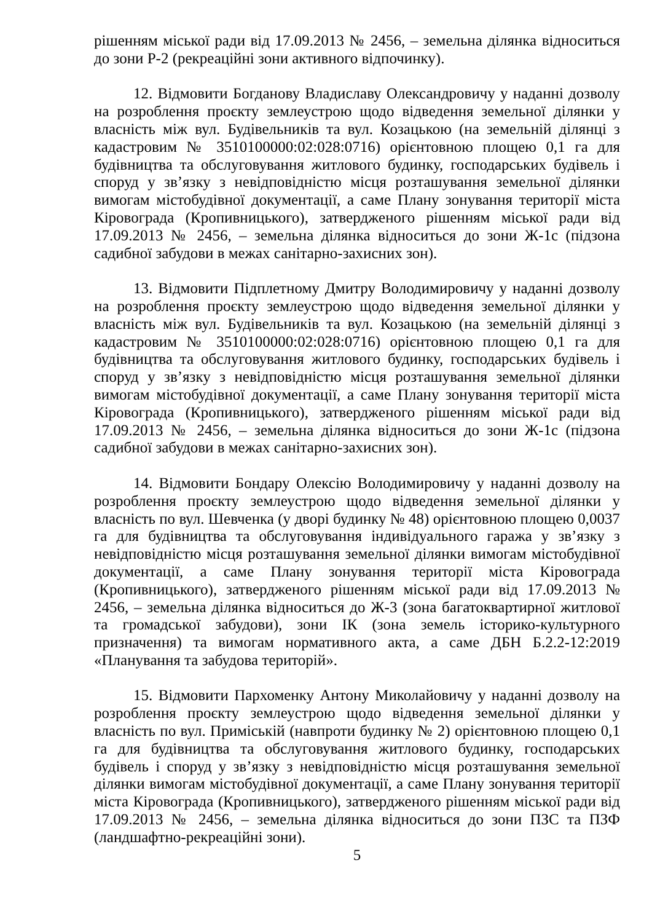рішенням міської ради від 17.09.2013 № 2456, – земельна ділянка відноситься до зони Р-2 (рекреаційні зони активного відпочинку).
12. Відмовити Богданову Владиславу Олександровичу у наданні дозволу на розроблення проєкту землеустрою щодо відведення земельної ділянки у власність між вул. Будівельників та вул. Козацькою (на земельній ділянці з кадастровим № 3510100000:02:028:0716) орієнтовною площею 0,1 га для будівництва та обслуговування житлового будинку, господарських будівель і споруд у зв’язку з невідповідністю місця розташування земельної ділянки вимогам містобудівної документації, а саме Плану зонування території міста Кіровограда (Кропивницького), затвердженого рішенням міської ради від 17.09.2013 № 2456, – земельна ділянка відноситься до зони Ж-1с (підзона садибної забудови в межах санітарно-захисних зон).
13. Відмовити Підплетному Дмитру Володимировичу у наданні дозволу на розроблення проєкту землеустрою щодо відведення земельної ділянки у власність між вул. Будівельників та вул. Козацькою (на земельній ділянці з кадастровим № 3510100000:02:028:0716) орієнтовною площею 0,1 га для будівництва та обслуговування житлового будинку, господарських будівель і споруд у зв’язку з невідповідністю місця розташування земельної ділянки вимогам містобудівної документації, а саме Плану зонування території міста Кіровограда (Кропивницького), затвердженого рішенням міської ради від 17.09.2013 № 2456, – земельна ділянка відноситься до зони Ж-1с (підзона садибної забудови в межах санітарно-захисних зон).
14. Відмовити Бондару Олексію Володимировичу у наданні дозволу на розроблення проєкту землеустрою щодо відведення земельної ділянки у власність по вул. Шевченка (у дворі будинку № 48) орієнтовною площею 0,0037 га для будівництва та обслуговування індивідуального гаража у зв’язку з невідповідністю місця розташування земельної ділянки вимогам містобудівної документації, а саме Плану зонування території міста Кіровограда (Кропивницького), затвердженого рішенням міської ради від 17.09.2013 № 2456, – земельна ділянка відноситься до Ж-3 (зона багатоквартирної житлової та громадської забудови), зони ІК (зона земель історико-культурного призначення) та вимогам нормативного акта, а саме ДБН Б.2.2-12:2019 «Планування та забудова територій».
15. Відмовити Пархоменку Антону Миколайовичу у наданні дозволу на розроблення проєкту землеустрою щодо відведення земельної ділянки у власність по вул. Приміській (навпроти будинку № 2) орієнтовною площею 0,1 га для будівництва та обслуговування житлового будинку, господарських будівель і споруд у зв’язку з невідповідністю місця розташування земельної ділянки вимогам містобудівної документації, а саме Плану зонування території міста Кіровограда (Кропивницького), затвердженого рішенням міської ради від 17.09.2013 № 2456, – земельна ділянка відноситься до зони ПЗС та ПЗФ (ландшафтно-рекреаційні зони).
5